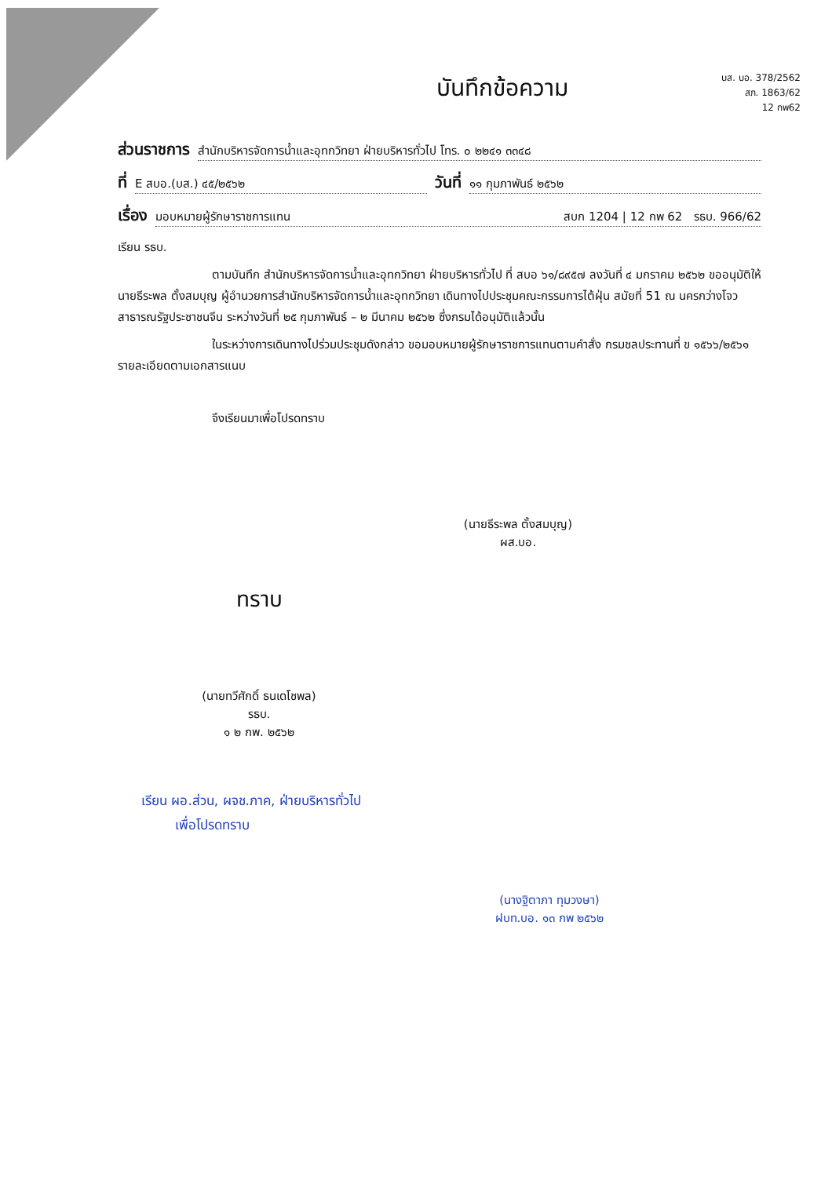บส. บอ. 378/2562
สภ. 1863/62
12 กพ62
บันทึกข้อความ
ส่วนราชการ สำนักบริหารจัดการน้ำและอุทกวิทยา ฝ่ายบริหารทั่วไป โทร. ๐ ๒๒๔๑ ๓๓๔๘
ที่ E สบอ.(บส.) ๔๕/๒๕๖๒ วันที่ ๑๑ กุมภาพันธ์ ๒๕๖๒
เรื่อง มอบหมายผู้รักษาราชการแทน สบก 1204 | 12 กพ 62 รธบ. 966/62
เรียน รธบ.
ตามบันทึก สำนักบริหารจัดการน้ำและอุทกวิทยา ฝ่ายบริหารทั่วไป ที่ สบอ ๖๑/๘๙๕๗ ลงวันที่ ๔ มกราคม ๒๕๖๒ ขออนุมัติให้ นายธีระพล ตั้งสมบุญ ผู้อำนวยการสำนักบริหารจัดการน้ำและอุทกวิทยา เดินทางไปประชุมคณะกรรมการไต้ฝุ่น สมัยที่ 51 ณ นครกว่างโจว สาธารณรัฐประชาชนจีน ระหว่างวันที่ ๒๕ กุมภาพันธ์ – ๒ มีนาคม ๒๕๖๒ ซึ่งกรมได้อนุมัติแล้วนั้น
ในระหว่างการเดินทางไปร่วมประชุมดังกล่าว ขอมอบหมายผู้รักษาราชการแทนตามคำสั่ง กรมชลประทานที่ ข ๑๕๖๖/๒๕๖๑ รายละเอียดตามเอกสารแนบ
จึงเรียนมาเพื่อโปรดทราบ
(นายธีระพล ตั้งสมบุญ)
ผส.บอ.
ทราบ
(นายทวีศักดิ์ ธนเดโชพล)
รธบ.
๑ ๒ กพ. ๒๕๖๒
เรียน ผอ.ส่วน, ผจช.ภาค, ฝ่ายบริหารทั่วไป
เพื่อโปรดทราบ
(นางฐิตาภา ทุมวงษา)
ฝบท.บอ. ๑๓ กพ ๒๕๖๒